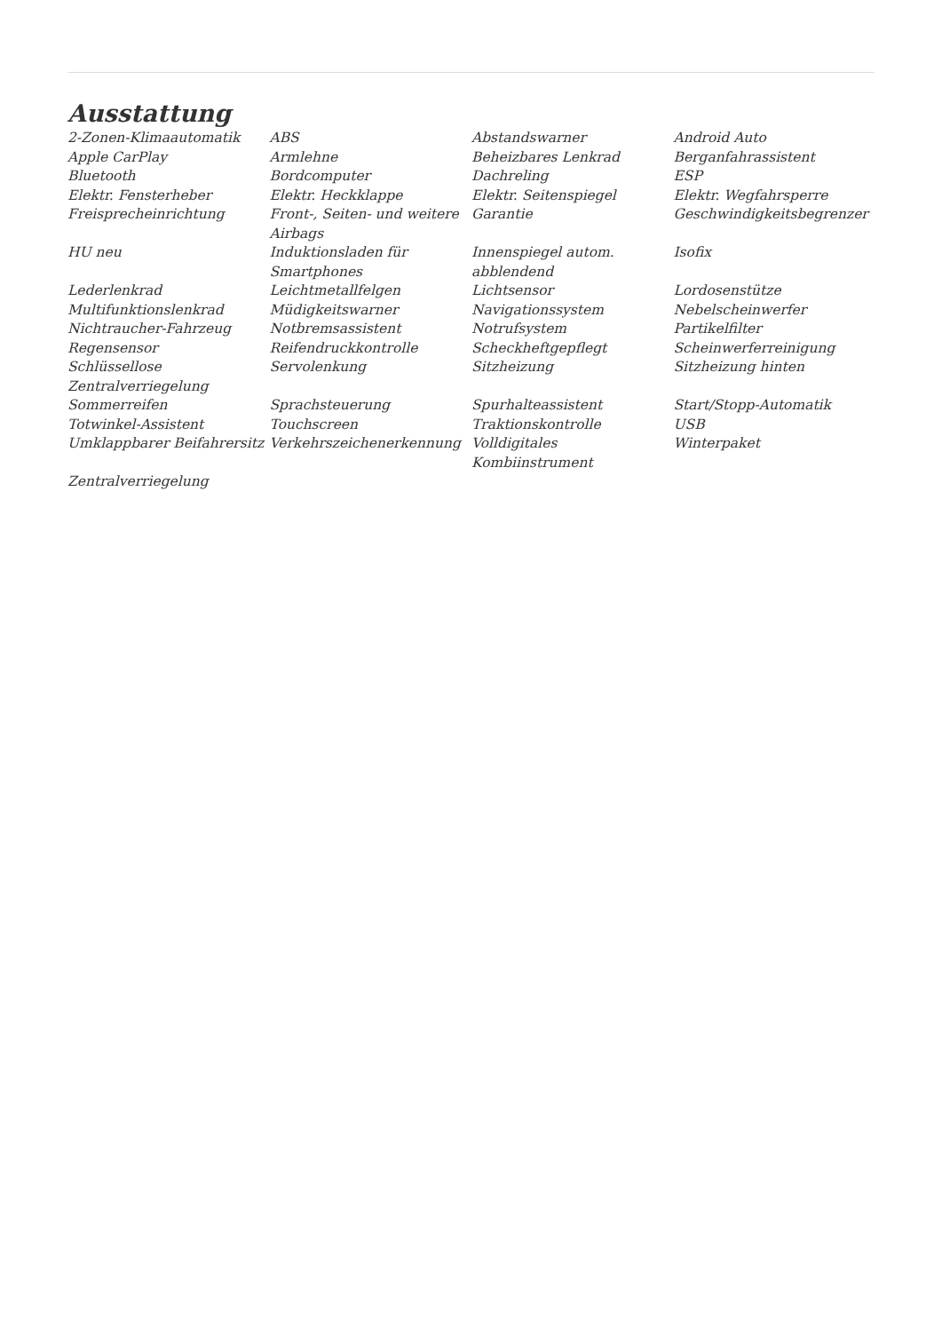Ausstattung
| 2-Zonen-Klimaautomatik | ABS | Abstandswarner | Android Auto |
| Apple CarPlay | Armlehne | Beheizbares Lenkrad | Berganfahrassistent |
| Bluetooth | Bordcomputer | Dachreling | ESP |
| Elektr. Fensterheber | Elektr. Heckklappe | Elektr. Seitenspiegel | Elektr. Wegfahrsperre |
| Freisprecheinrichtung | Front-, Seiten- und weitere Airbags | Garantie | Geschwindigkeitsbegrenzer |
| HU neu | Induktionsladen für Smartphones | Innenspiegel autom. abblendend | Isofix |
| Lederlenkrad | Leichtmetallfelgen | Lichtsensor | Lordosenstütze |
| Multifunktionslenkrad | Müdigkeitswarner | Navigationssystem | Nebelscheinwerfer |
| Nichtraucher-Fahrzeug | Notbremsassistent | Notrufsystem | Partikelfilter |
| Regensensor | Reifendruckkontrolle | Scheckheftgepflegt | Scheinwerferreinigung |
| Schlüssellose Zentralverriegelung | Servolenkung | Sitzheizung | Sitzheizung hinten |
| Sommerreifen | Sprachsteuerung | Spurhalteassistent | Start/Stopp-Automatik |
| Totwinkel-Assistent | Touchscreen | Traktionskontrolle | USB |
| Umklappbarer Beifahrersitz | Verkehrszeichenerkennung | Volldigitales Kombiinstrument | Winterpaket |
| Zentralverriegelung | | | |